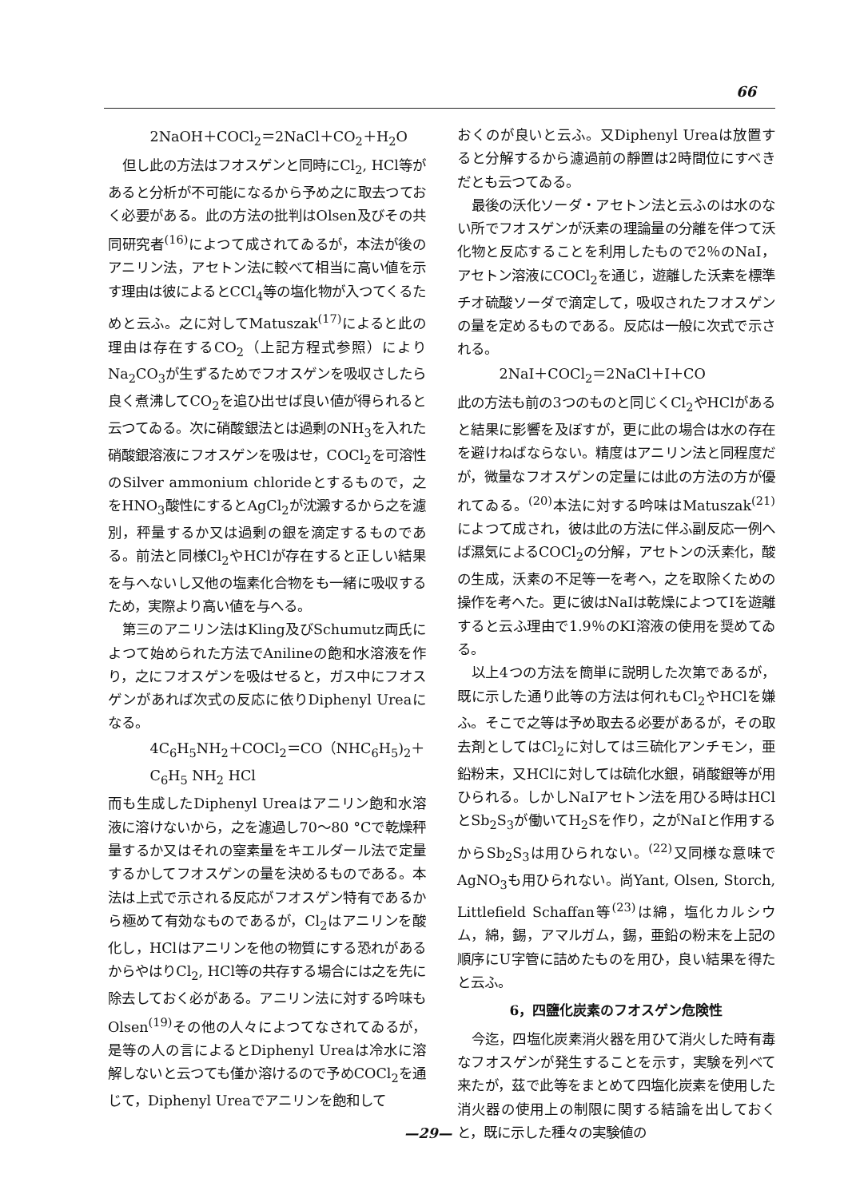66
2NaOH＋COCl<sub>2</sub>＝2NaCl＋CO<sub>2</sub>＋H<sub>2</sub>O
但し此の方法はフオスゲンと同時にCl<sub>2</sub>, HCl等があると分析が不可能になるから予め之に取去つておく必要がある。此の方法の批判はOlsen及びその共同研究者<sup>(16)</sup>によつて成されてゐるが，本法が後のアニリン法，アセトン法に較べて相当に高い値を示す理由は彼によるとCCl<sub>4</sub>等の塩化物が入つてくるためと云ふ。之に対してMatuszak<sup>(17)</sup>によると此の理由は存在するCO<sub>2</sub>（上記方程式参照）によりNa<sub>2</sub>CO<sub>3</sub>が生ずるためでフオスゲンを吸収さしたら良く煮沸してCO<sub>2</sub>を追ひ出せば良い値が得られると云つてゐる。次に硝酸銀法とは過剰のNH<sub>3</sub>を入れた硝酸銀溶液にフオスゲンを吸はせ，COCl<sub>2</sub>を可溶性のSilver ammonium chlorideとするもので，之をHNO<sub>3</sub>酸性にするとAgCl<sub>2</sub>が沈澱するから之を濾別，秤量するか又は過剰の銀を滴定するものである。前法と同様Cl<sub>2</sub>やHClが存在すると正しい結果を与へないし又他の塩素化合物をも一緒に吸収するため，実際より高い値を与へる。
第三のアニリン法はKling及びSchumutz両氏によつて始められた方法でAnilineの飽和水溶液を作り，之にフオスゲンを吸はせると，ガス中にフオスゲンがあれば次式の反応に依りDiphenyl Ureaになる。
4C<sub>6</sub>H<sub>5</sub>NH<sub>2</sub>＋COCl<sub>2</sub>＝CO（NHC<sub>6</sub>H<sub>5</sub>)<sub>2</sub>＋
C<sub>6</sub>H<sub>5</sub> NH<sub>2</sub> HCl
而も生成したDiphenyl Ureaはアニリン飽和水溶液に溶けないから，之を濾過し70～80 °Cで乾燥秤量するか又はそれの窒素量をキエルダール法で定量するかしてフオスゲンの量を決めるものである。本法は上式で示される反応がフオスゲン特有であるから極めて有効なものであるが，Cl<sub>2</sub>はアニリンを酸化し，HClはアニリンを他の物質にする恐れがあるからやはりCl<sub>2</sub>, HCl等の共存する場合には之を先に除去しておく必がある。アニリン法に対する吟味もOlsen<sup>(19)</sup>その他の人々によつてなされてゐるが，是等の人の言によるとDiphenyl Ureaは冷水に溶解しないと云つても僅か溶けるので予めCOCl<sub>2</sub>を通じて，Diphenyl Ureaでアニリンを飽和して
おくのが良いと云ふ。又Diphenyl Ureaは放置すると分解するから濾過前の靜置は2時間位にすべきだとも云つてゐる。
最後の沃化ソーダ・アセトン法と云ふのは水のない所でフオスゲンが沃素の理論量の分離を伴つて沃化物と反応することを利用したもので2％のNaI，アセトン溶液にCOCl<sub>2</sub>を通じ，遊離した沃素を標準チオ硫酸ソーダで滴定して，吸収されたフオスゲンの量を定めるものである。反応は一般に次式で示される。
2NaI＋COCl<sub>2</sub>＝2NaCl＋I＋CO
此の方法も前の3つのものと同じくCl<sub>2</sub>やHClがあると結果に影響を及ぼすが，更に此の場合は水の存在を避けねばならない。精度はアニリン法と同程度だが，微量なフオスゲンの定量には此の方法の方が優れてゐる。<sup>(20)</sup>本法に対する吟味はMatuszak<sup>(21)</sup>によつて成され，彼は此の方法に伴ふ副反応一例へば濕気によるCOCl<sub>2</sub>の分解，アセトンの沃素化，酸の生成，沃素の不足等一を考へ，之を取除くための操作を考へた。更に彼はNaIは乾燥によつてIを遊離すると云ふ理由で1.9％のKI溶液の使用を奨めてゐる。
以上4つの方法を簡単に説明した次第であるが，既に示した通り此等の方法は何れもCl<sub>2</sub>やHClを嫌ふ。そこで之等は予め取去る必要があるが，その取去剤としてはCl<sub>2</sub>に対しては三硫化アンチモン，亜鉛粉末，又HClに対しては硫化水銀，硝酸銀等が用ひられる。しかしNaIアセトン法を用ひる時はHClとSb<sub>2</sub>S<sub>3</sub>が働いてH<sub>2</sub>Sを作り，之がNaIと作用するからSb<sub>2</sub>S<sub>3</sub>は用ひられない。<sup>(22)</sup>又同様な意味でAgNO<sub>3</sub>も用ひられない。尚Yant, Olsen, Storch, Littlefield Schaffan等<sup>(23)</sup>は綿，塩化カルシウム，綿，錫，アマルガム，錫，亜鉛の粉末を上記の順序にU字管に詰めたものを用ひ，良い結果を得たと云ふ。
6，四鹽化炭素のフオスゲン危険性
今迄，四塩化炭素消火器を用ひて消火した時有毒なフオスゲンが発生することを示す，実験を列べて来たが，茲で此等をまとめて四塩化炭素を使用した消火器の使用上の制限に関する結論を出しておくと，既に示した種々の実験値の
—29—